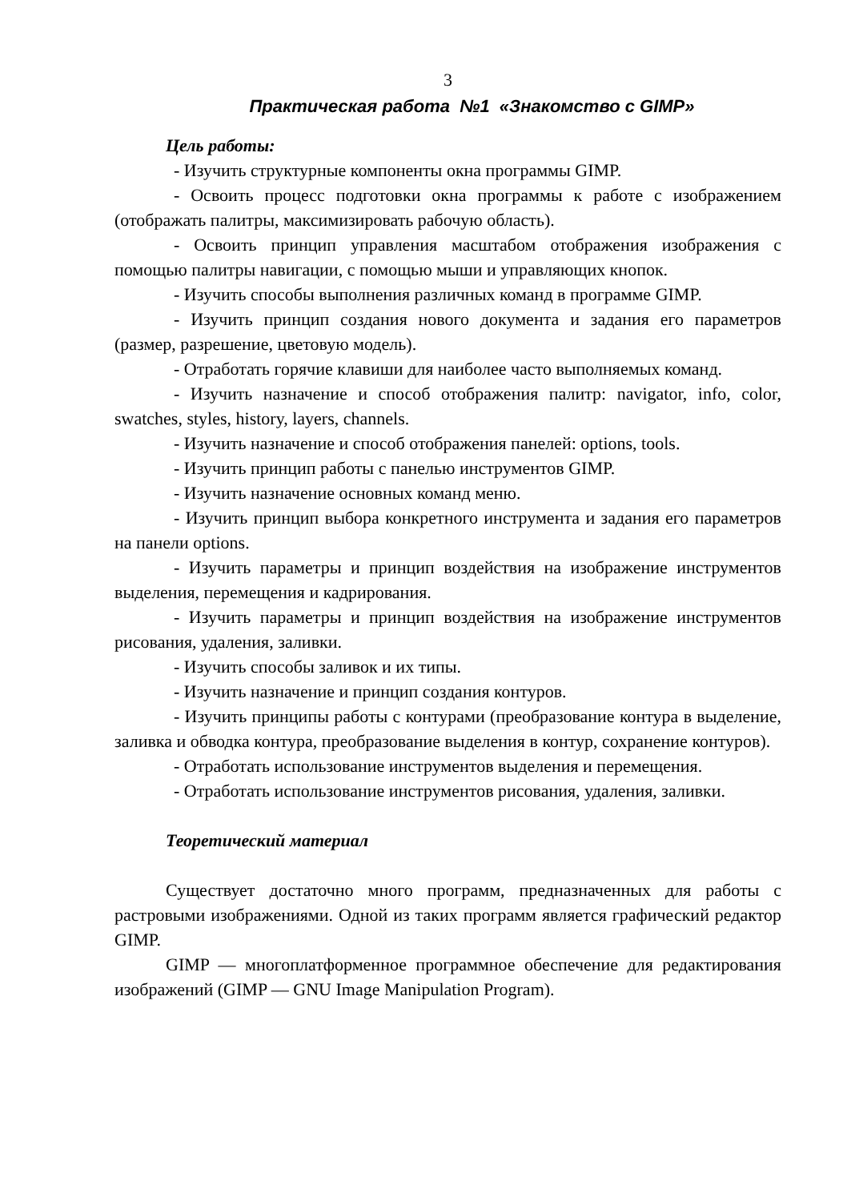3
Практическая работа №1 «Знакомство с GIMP»
Цель работы:
- Изучить структурные компоненты окна программы GIMP.
- Освоить процесс подготовки окна программы к работе с изображением (отображать палитры, максимизировать рабочую область).
- Освоить принцип управления масштабом отображения изображения с помощью палитры навигации, с помощью мыши и управляющих кнопок.
- Изучить способы выполнения различных команд в программе GIMP.
- Изучить принцип создания нового документа и задания его параметров (размер, разрешение, цветовую модель).
- Отработать горячие клавиши для наиболее часто выполняемых команд.
- Изучить назначение и способ отображения палитр: navigator, info, color, swatches, styles, history, layers, channels.
- Изучить назначение и способ отображения панелей: options, tools.
- Изучить принцип работы с панелью инструментов GIMP.
- Изучить назначение основных команд меню.
- Изучить принцип выбора конкретного инструмента и задания его параметров на панели options.
- Изучить параметры и принцип воздействия на изображение инструментов выделения, перемещения и кадрирования.
- Изучить параметры и принцип воздействия на изображение инструментов рисования, удаления, заливки.
- Изучить способы заливок и их типы.
- Изучить назначение и принцип создания контуров.
- Изучить принципы работы с контурами (преобразование контура в выделение, заливка и обводка контура, преобразование выделения в контур, сохранение контуров).
- Отработать использование инструментов выделения и перемещения.
- Отработать использование инструментов рисования, удаления, заливки.
Теоретический материал
Существует достаточно много программ, предназначенных для работы с растровыми изображениями. Одной из таких программ является графический редактор GIMP.
GIMP — многоплатформенное программное обеспечение для редактирования изображений (GIMP — GNU Image Manipulation Program).